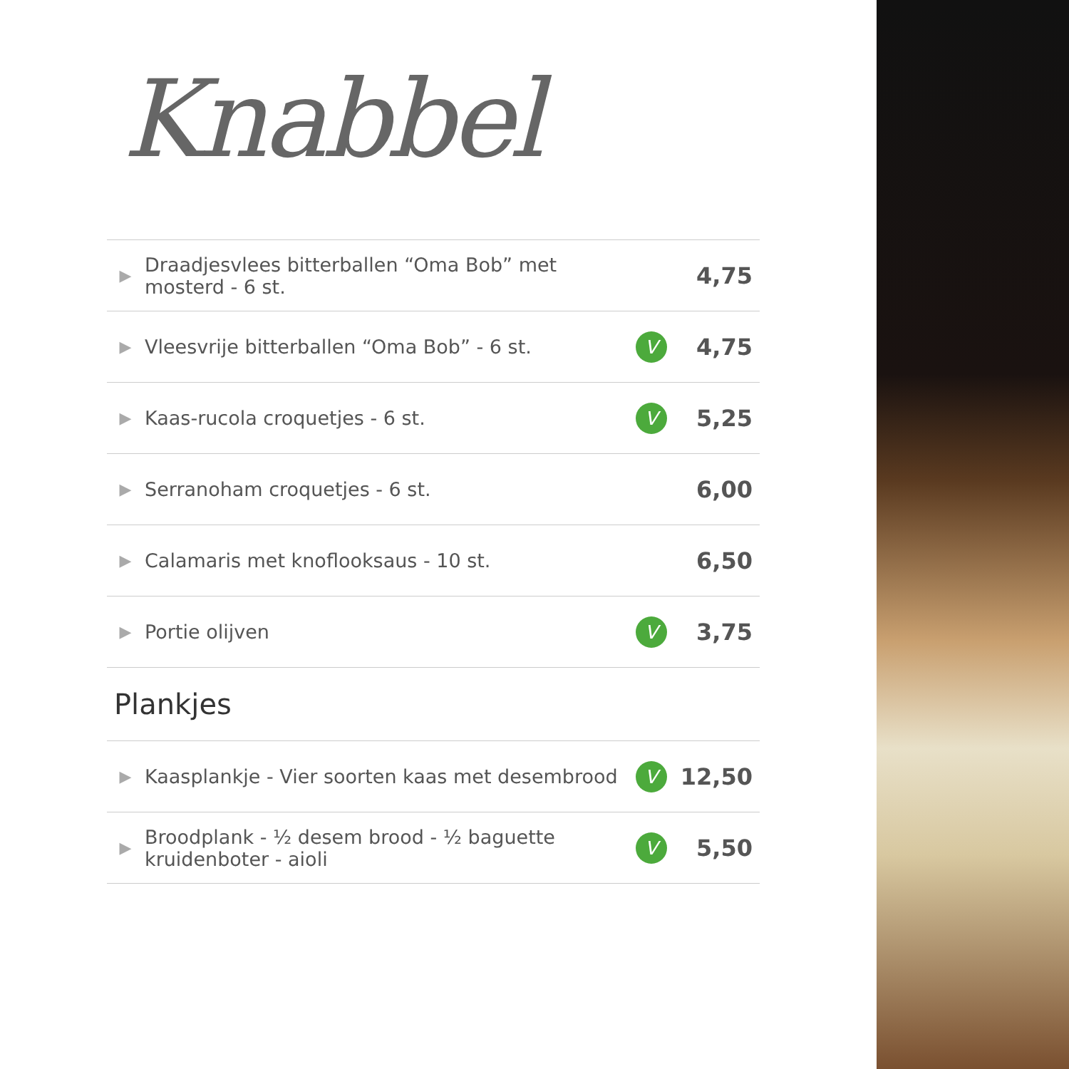Knabbel
| ▶ | Draadjesvlees bitterballen “Oma Bob” met mosterd - 6 st. | | 4,75 |
| ▶ | Vleesvrije bitterballen “Oma Bob” - 6 st. | V | 4,75 |
| ▶ | Kaas-rucola croquetjes - 6 st. | V | 5,25 |
| ▶ | Serranoham croquetjes - 6 st. | | 6,00 |
| ▶ | Calamaris met knoflooksaus - 10 st. | | 6,50 |
| ▶ | Portie olijven | V | 3,75 |
Plankjes
| ▶ | Kaasplankje - Vier soorten kaas met desembrood | V | 12,50 |
| ▶ | Broodplank - ½ desem brood - ½ baguette kruidenboter - aioli | V | 5,50 |